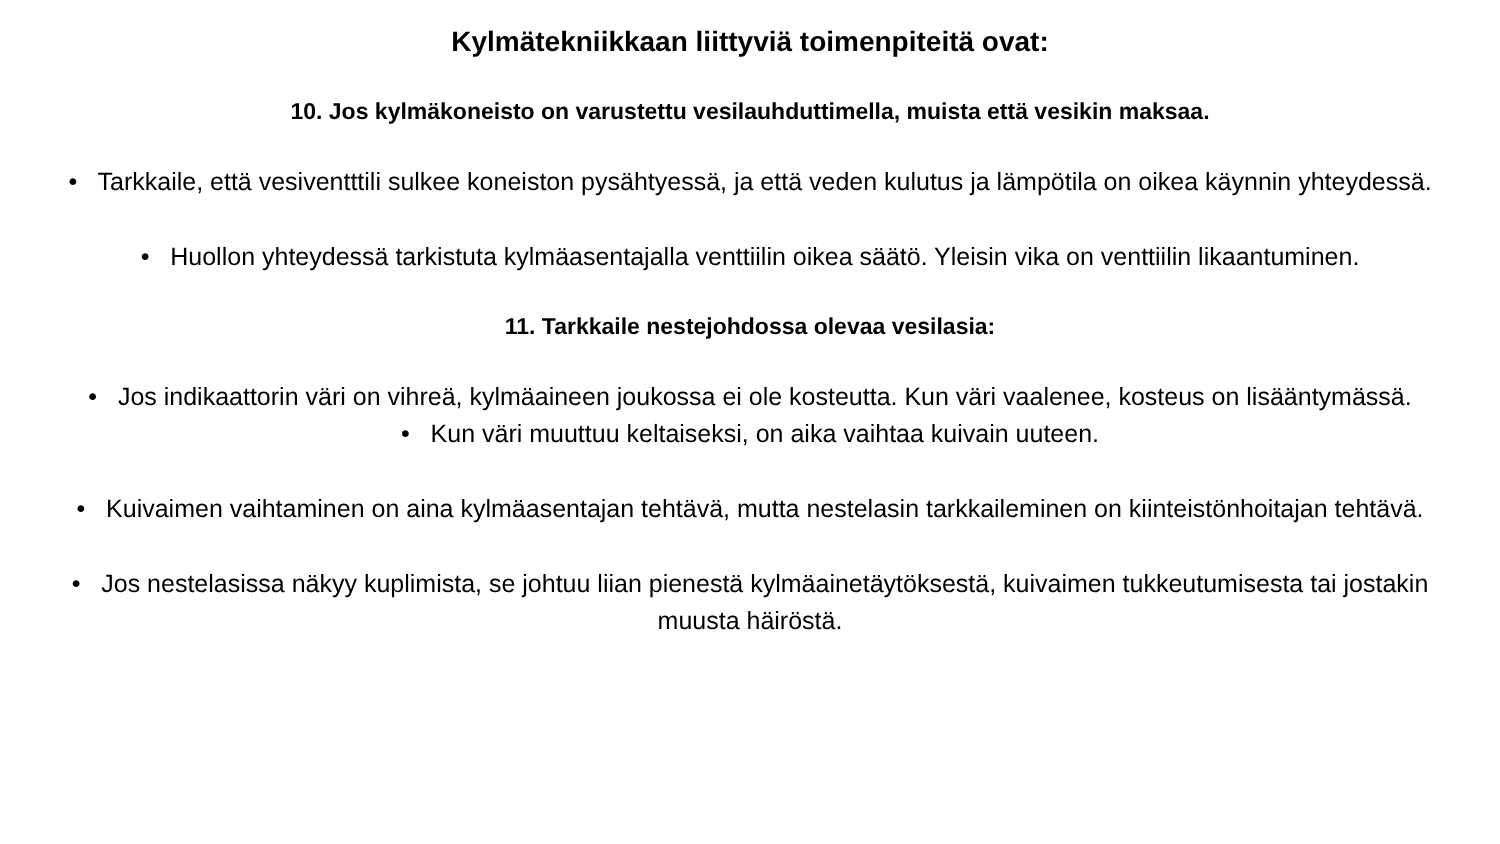Kylmätekniikkaan liittyviä toimenpiteitä ovat:
10. Jos kylmäkoneisto on varustettu vesilauhduttimella, muista että vesikin maksaa.
• Tarkkaile, että vesiventttili sulkee koneiston pysähtyessä, ja että veden kulutus ja lämpötila on oikea käynnin yhteydessä.
• Huollon yhteydessä tarkistuta kylmäasentajalla venttiilin oikea säätö. Yleisin vika on venttiilin likaantuminen.
11. Tarkkaile nestejohdossa olevaa vesilasia:
• Jos indikaattorin väri on vihreä, kylmäaineen joukossa ei ole kosteutta. Kun väri vaalenee, kosteus on lisääntymässä.
• Kun väri muuttuu keltaiseksi, on aika vaihtaa kuivain uuteen.
• Kuivaimen vaihtaminen on aina kylmäasentajan tehtävä, mutta nestelasin tarkkaileminen on kiinteistönhoitajan tehtävä.
• Jos nestelasissa näkyy kuplimista, se johtuu liian pienestä kylmäainetäytöksestä, kuivaimen tukkeutumisesta tai jostakin muusta häiröstä.